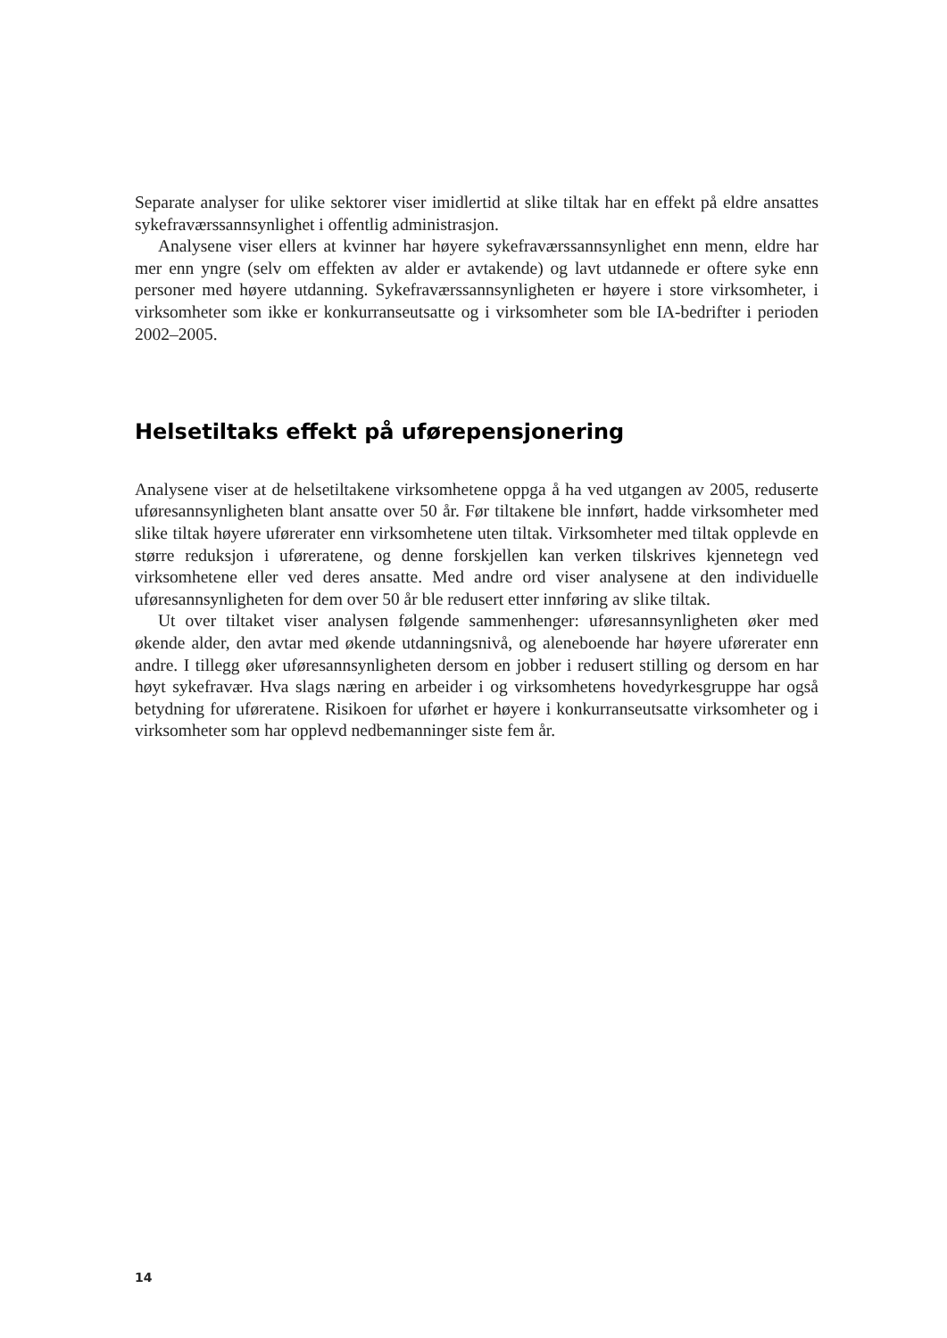Separate analyser for ulike sektorer viser imidlertid at slike tiltak har en effekt på eldre ansattes sykefraværssannsynlighet i offentlig administrasjon.
Analysene viser ellers at kvinner har høyere sykefraværssannsynlighet enn menn, eldre har mer enn yngre (selv om effekten av alder er avtakende) og lavt utdannede er oftere syke enn personer med høyere utdanning. Sykefraværssannsynligheten er høyere i store virksomheter, i virksomheter som ikke er konkurranseutsatte og i virksomheter som ble IA-bedrifter i perioden 2002–2005.
Helsetiltaks effekt på uførepensjonering
Analysene viser at de helsetiltakene virksomhetene oppga å ha ved utgangen av 2005, reduserte uføresannsynligheten blant ansatte over 50 år. Før tiltakene ble innført, hadde virksomheter med slike tiltak høyere uførerater enn virksomhetene uten tiltak. Virksomheter med tiltak opplevde en større reduksjon i uføreratene, og denne forskjellen kan verken tilskrives kjennetegn ved virksomhetene eller ved deres ansatte. Med andre ord viser analysene at den individuelle uføresannsynligheten for dem over 50 år ble redusert etter innføring av slike tiltak.
Ut over tiltaket viser analysen følgende sammenhenger: uføresannsynligheten øker med økende alder, den avtar med økende utdanningsnivå, og aleneboende har høyere uførerater enn andre. I tillegg øker uføresannsynligheten dersom en jobber i redusert stilling og dersom en har høyt sykefravær. Hva slags næring en arbeider i og virksomhetens hovedyrkesgruppe har også betydning for uføreratene. Risikoen for uførhet er høyere i konkurranseutsatte virksomheter og i virksomheter som har opplevd nedbemanninger siste fem år.
14